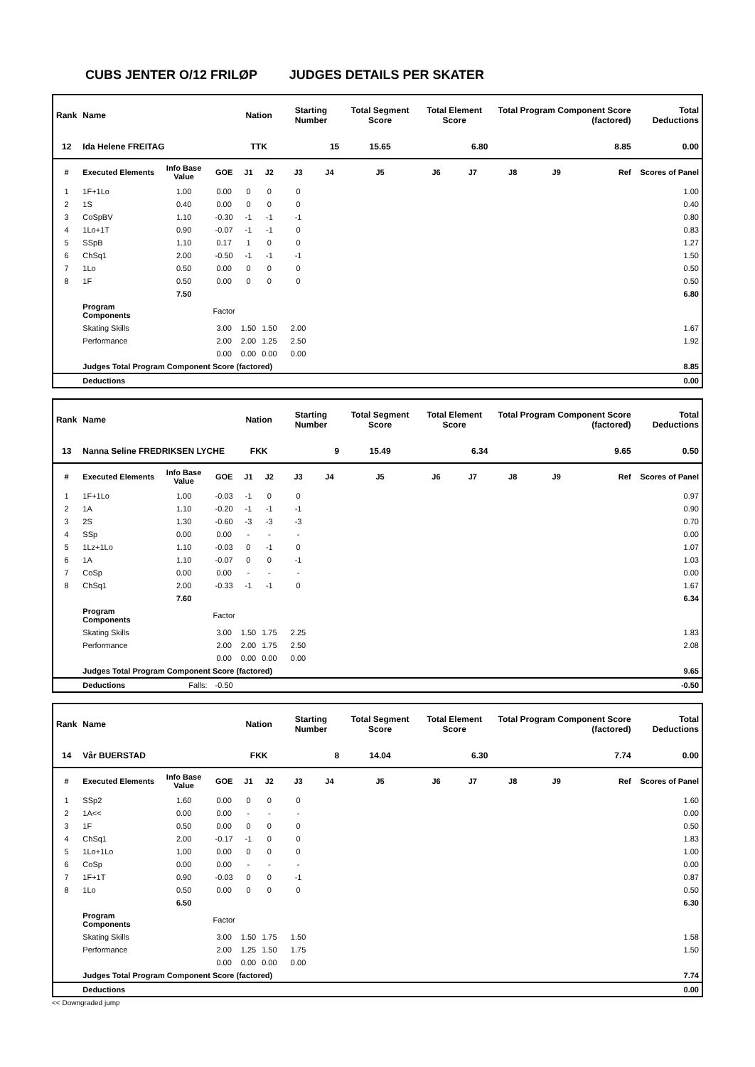CUBS JENTER O/12 FRILØP JUDGES DETAILS PER SKATER
| Rank | Name | | | Nation | | Starting Number | | Total Segment Score | Total Element Score | | Total Program Component Score (factored) | | | Total Deductions |
| --- | --- | --- | --- | --- | --- | --- | --- | --- | --- | --- | --- | --- | --- | --- |
| 12 | Ida Helene FREITAG | | | TTK | | 15 | | 15.65 | 6.80 | | 8.85 | | | 0.00 |
| # | Executed Elements | Info Base Value | GOE | J1 | J2 | J3 | J4 | J5 | J6 | J7 | J8 | J9 | Ref | Scores of Panel |
| 1 | 1F+1Lo | 1.00 | 0.00 | 0 | 0 | 0 | | | | | | | | 1.00 |
| 2 | 1S | 0.40 | 0.00 | 0 | 0 | 0 | | | | | | | | 0.40 |
| 3 | CoSpBV | 1.10 | -0.30 | -1 | -1 | -1 | | | | | | | | 0.80 |
| 4 | 1Lo+1T | 0.90 | -0.07 | -1 | -1 | 0 | | | | | | | | 0.83 |
| 5 | SSpB | 1.10 | 0.17 | 1 | 0 | 0 | | | | | | | | 1.27 |
| 6 | ChSq1 | 2.00 | -0.50 | -1 | -1 | -1 | | | | | | | | 1.50 |
| 7 | 1Lo | 0.50 | 0.00 | 0 | 0 | 0 | | | | | | | | 0.50 |
| 8 | 1F | 0.50 | 0.00 | 0 | 0 | 0 | | | | | | | | 0.50 |
| | | 7.50 | | | | | | | | | | | | 6.80 |
| | Program Components | | Factor | | | | | | | | | | | |
| | Skating Skills | | 3.00 | 1.50 | 1.50 | 2.00 | | | | | | | | 1.67 |
| | Performance | | 2.00 | 2.00 | 1.25 | 2.50 | | | | | | | | 1.92 |
| | | | 0.00 | 0.00 | 0.00 | 0.00 | | | | | | | | |
| | Judges Total Program Component Score (factored) | | | | | | | | | | | | | 8.85 |
| | Deductions | | | | | | | | | | | | | 0.00 |
| Rank | Name | | | Nation | | Starting Number | | Total Segment Score | Total Element Score | | Total Program Component Score (factored) | | | Total Deductions |
| --- | --- | --- | --- | --- | --- | --- | --- | --- | --- | --- | --- | --- | --- | --- |
| 13 | Nanna Seline FREDRIKSEN LYCHE | | | FKK | | 9 | | 15.49 | 6.34 | | 9.65 | | | 0.50 |
| # | Executed Elements | Info Base Value | GOE | J1 | J2 | J3 | J4 | J5 | J6 | J7 | J8 | J9 | Ref | Scores of Panel |
| 1 | 1F+1Lo | 1.00 | -0.03 | -1 | 0 | 0 | | | | | | | | 0.97 |
| 2 | 1A | 1.10 | -0.20 | -1 | -1 | -1 | | | | | | | | 0.90 |
| 3 | 2S | 1.30 | -0.60 | -3 | -3 | -3 | | | | | | | | 0.70 |
| 4 | SSp | 0.00 | 0.00 | - | - | - | | | | | | | | 0.00 |
| 5 | 1Lz+1Lo | 1.10 | -0.03 | 0 | -1 | 0 | | | | | | | | 1.07 |
| 6 | 1A | 1.10 | -0.07 | 0 | 0 | -1 | | | | | | | | 1.03 |
| 7 | CoSp | 0.00 | 0.00 | - | - | - | | | | | | | | 0.00 |
| 8 | ChSq1 | 2.00 | -0.33 | -1 | -1 | 0 | | | | | | | | 1.67 |
| | | 7.60 | | | | | | | | | | | | 6.34 |
| | Program Components | | Factor | | | | | | | | | | | |
| | Skating Skills | | 3.00 | 1.50 | 1.75 | 2.25 | | | | | | | | 1.83 |
| | Performance | | 2.00 | 2.00 | 1.75 | 2.50 | | | | | | | | 2.08 |
| | | | 0.00 | 0.00 | 0.00 | 0.00 | | | | | | | | |
| | Judges Total Program Component Score (factored) | | | | | | | | | | | | | 9.65 |
| | Deductions | Falls: | -0.50 | | | | | | | | | | | -0.50 |
| Rank | Name | | | Nation | | Starting Number | | Total Segment Score | Total Element Score | | Total Program Component Score (factored) | | | Total Deductions |
| --- | --- | --- | --- | --- | --- | --- | --- | --- | --- | --- | --- | --- | --- | --- |
| 14 | Vår BUERSTAD | | | FKK | | 8 | | 14.04 | 6.30 | | 7.74 | | | 0.00 |
| # | Executed Elements | Info Base Value | GOE | J1 | J2 | J3 | J4 | J5 | J6 | J7 | J8 | J9 | Ref | Scores of Panel |
| 1 | SSp2 | 1.60 | 0.00 | 0 | 0 | 0 | | | | | | | | 1.60 |
| 2 | 1A<< | 0.00 | 0.00 | - | - | - | | | | | | | | 0.00 |
| 3 | 1F | 0.50 | 0.00 | 0 | 0 | 0 | | | | | | | | 0.50 |
| 4 | ChSq1 | 2.00 | -0.17 | -1 | 0 | 0 | | | | | | | | 1.83 |
| 5 | 1Lo+1Lo | 1.00 | 0.00 | 0 | 0 | 0 | | | | | | | | 1.00 |
| 6 | CoSp | 0.00 | 0.00 | - | - | - | | | | | | | | 0.00 |
| 7 | 1F+1T | 0.90 | -0.03 | 0 | 0 | -1 | | | | | | | | 0.87 |
| 8 | 1Lo | 0.50 | 0.00 | 0 | 0 | 0 | | | | | | | | 0.50 |
| | | 6.50 | | | | | | | | | | | | 6.30 |
| | Program Components | | Factor | | | | | | | | | | | |
| | Skating Skills | | 3.00 | 1.50 | 1.75 | 1.50 | | | | | | | | 1.58 |
| | Performance | | 2.00 | 1.25 | 1.50 | 1.75 | | | | | | | | 1.50 |
| | | | 0.00 | 0.00 | 0.00 | 0.00 | | | | | | | | |
| | Judges Total Program Component Score (factored) | | | | | | | | | | | | | 7.74 |
| | Deductions | | | | | | | | | | | | | 0.00 |
<< Downgraded jump